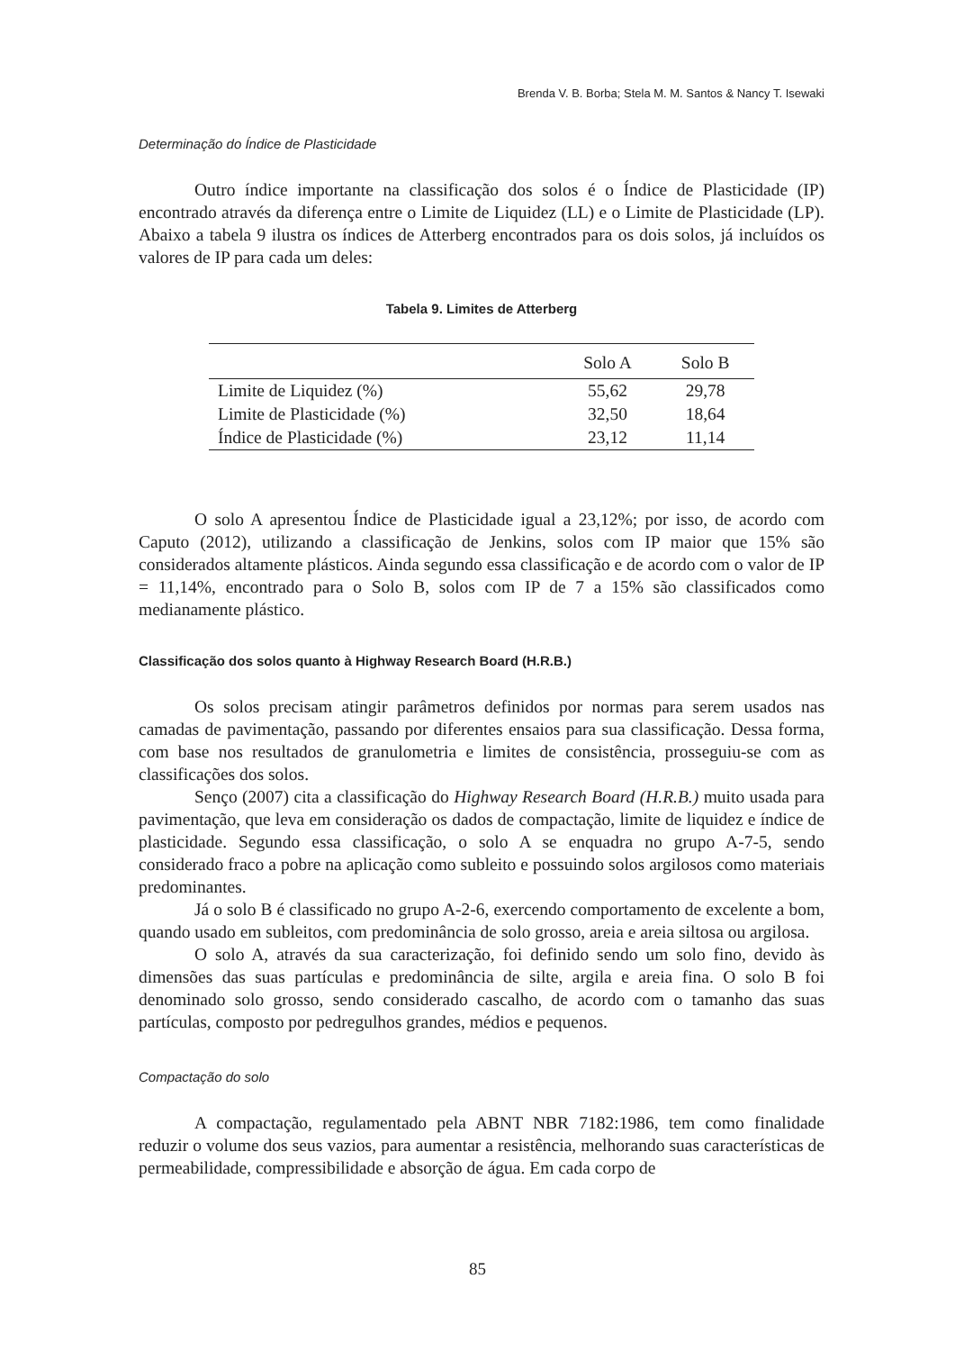Brenda V. B. Borba; Stela M. M. Santos & Nancy T. Isewaki
Determinação do Índice de Plasticidade
Outro índice importante na classificação dos solos é o Índice de Plasticidade (IP) encontrado através da diferença entre o Limite de Liquidez (LL) e o Limite de Plasticidade (LP). Abaixo a tabela 9 ilustra os índices de Atterberg encontrados para os dois solos, já incluídos os valores de IP para cada um deles:
Tabela 9. Limites de Atterberg
| | Solo A | Solo B |
| --- | --- | --- |
| Limite de Liquidez (%) | 55,62 | 29,78 |
| Limite de Plasticidade (%) | 32,50 | 18,64 |
| Índice de Plasticidade (%) | 23,12 | 11,14 |
O solo A apresentou Índice de Plasticidade igual a 23,12%; por isso, de acordo com Caputo (2012), utilizando a classificação de Jenkins, solos com IP maior que 15% são considerados altamente plásticos. Ainda segundo essa classificação e de acordo com o valor de IP = 11,14%, encontrado para o Solo B, solos com IP de 7 a 15% são classificados como medianamente plástico.
Classificação dos solos quanto à Highway Research Board (H.R.B.)
Os solos precisam atingir parâmetros definidos por normas para serem usados nas camadas de pavimentação, passando por diferentes ensaios para sua classificação. Dessa forma, com base nos resultados de granulometria e limites de consistência, prosseguiu-se com as classificações dos solos.
Senço (2007) cita a classificação do Highway Research Board (H.R.B.) muito usada para pavimentação, que leva em consideração os dados de compactação, limite de liquidez e índice de plasticidade. Segundo essa classificação, o solo A se enquadra no grupo A-7-5, sendo considerado fraco a pobre na aplicação como subleito e possuindo solos argilosos como materiais predominantes.
Já o solo B é classificado no grupo A-2-6, exercendo comportamento de excelente a bom, quando usado em subleitos, com predominância de solo grosso, areia e areia siltosa ou argilosa.
O solo A, através da sua caracterização, foi definido sendo um solo fino, devido às dimensões das suas partículas e predominância de silte, argila e areia fina. O solo B foi denominado solo grosso, sendo considerado cascalho, de acordo com o tamanho das suas partículas, composto por pedregulhos grandes, médios e pequenos.
Compactação do solo
A compactação, regulamentado pela ABNT NBR 7182:1986, tem como finalidade reduzir o volume dos seus vazios, para aumentar a resistência, melhorando suas características de permeabilidade, compressibilidade e absorção de água. Em cada corpo de
85